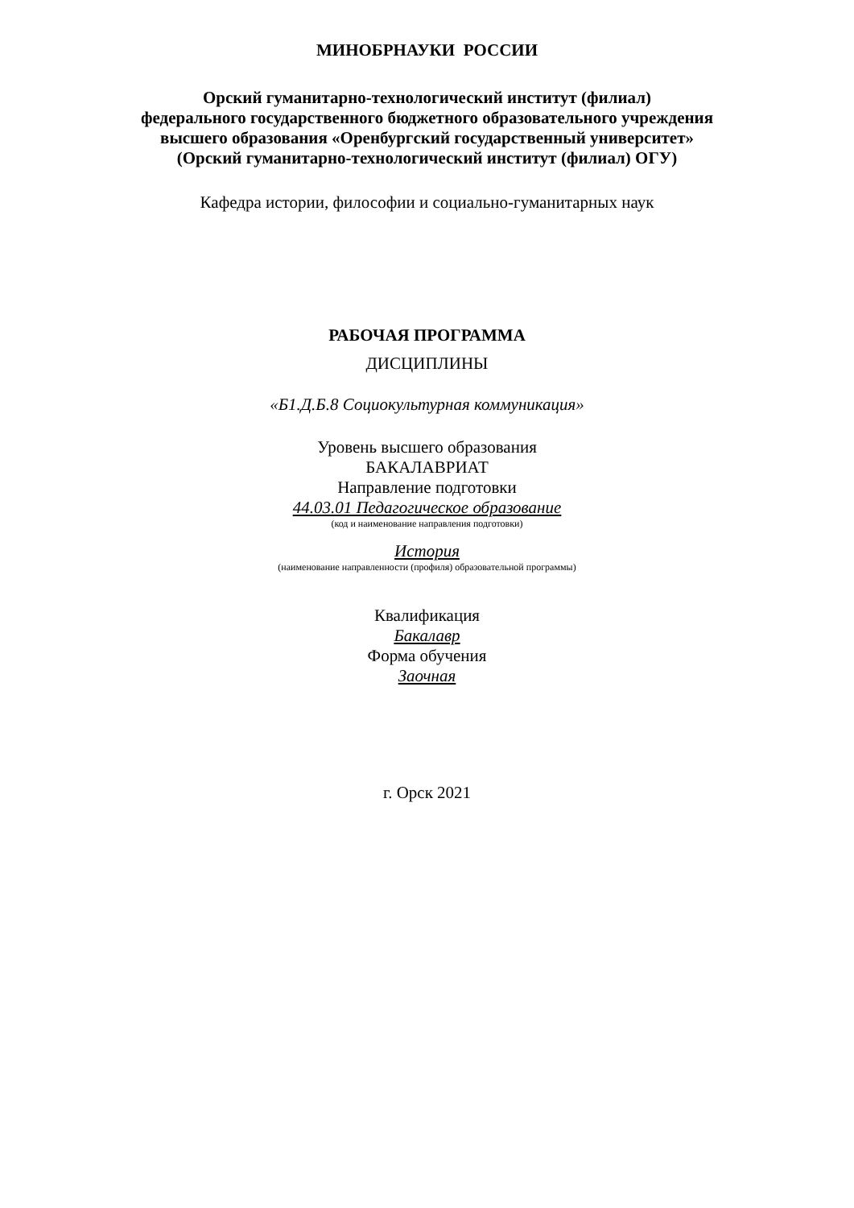МИНОБРНАУКИ РОССИИ
Орский гуманитарно-технологический институт (филиал)
федерального государственного бюджетного образовательного учреждения
высшего образования «Оренбургский государственный университет»
(Орский гуманитарно-технологический институт (филиал) ОГУ)
Кафедра истории, философии и социально-гуманитарных наук
РАБОЧАЯ ПРОГРАММА
ДИСЦИПЛИНЫ
«Б1.Д.Б.8 Социокультурная коммуникация»
Уровень высшего образования
БАКАЛАВРИАТ
Направление подготовки
44.03.01 Педагогическое образование
(код и наименование направления подготовки)
История
(наименование направленности (профиля) образовательной программы)
Квалификация
Бакалавр
Форма обучения
Заочная
г. Орск 2021